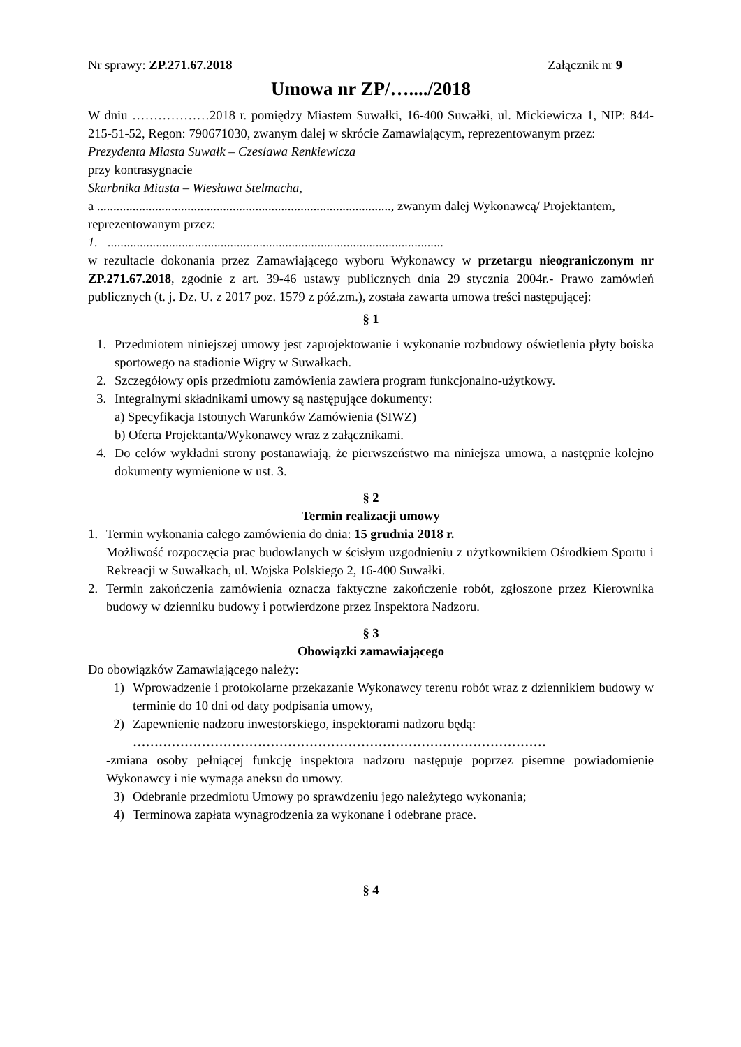Nr sprawy: ZP.271.67.2018 Załącznik nr 9
Umowa nr ZP/…..../2018
W dniu ………………2018 r. pomiędzy Miastem Suwałki, 16-400 Suwałki, ul. Mickiewicza 1, NIP: 844-215-51-52, Regon: 790671030, zwanym dalej w skrócie Zamawiającym, reprezentowanym przez:
Prezydenta Miasta Suwałk – Czesława Renkiewicza
przy kontrasygnacie
Skarbnika Miasta – Wiesława Stelmacha,
a ..........................................................................................., zwanym dalej Wykonawcą/ Projektantem,
reprezentowanym przez:
1. ........................................................................................................
w rezultacie dokonania przez Zamawiającego wyboru Wykonawcy w przetargu nieograniczonym nr ZP.271.67.2018, zgodnie z art. 39-46 ustawy publicznych dnia 29 stycznia 2004r.- Prawo zamówień publicznych (t. j. Dz. U. z 2017 poz. 1579 z póź.zm.), została zawarta umowa treści następującej:
§ 1
1. Przedmiotem niniejszej umowy jest zaprojektowanie i wykonanie rozbudowy oświetlenia płyty boiska sportowego na stadionie Wigry w Suwałkach.
2. Szczegółowy opis przedmiotu zamówienia zawiera program funkcjonalno-użytkowy.
3. Integralnymi składnikami umowy są następujące dokumenty:
a) Specyfikacja Istotnych Warunków Zamówienia (SIWZ)
b) Oferta Projektanta/Wykonawcy wraz z załącznikami.
4. Do celów wykładni strony postanawiają, że pierwszeństwo ma niniejsza umowa, a następnie kolejno dokumenty wymienione w ust. 3.
§ 2
Termin realizacji umowy
1. Termin wykonania całego zamówienia do dnia: 15 grudnia 2018 r.
Możliwość rozpoczęcia prac budowlanych w ścisłym uzgodnieniu z użytkownikiem Ośrodkiem Sportu i Rekreacji w Suwałkach, ul. Wojska Polskiego 2, 16-400 Suwałki.
2. Termin zakończenia zamówienia oznacza faktyczne zakończenie robót, zgłoszone przez Kierownika budowy w dzienniku budowy i potwierdzone przez Inspektora Nadzoru.
§ 3
Obowiązki zamawiającego
Do obowiązków Zamawiającego należy:
1) Wprowadzenie i protokolarne przekazanie Wykonawcy terenu robót wraz z dziennikiem budowy w terminie do 10 dni od daty podpisania umowy,
2) Zapewnienie nadzoru inwestorskiego, inspektorami nadzoru będą:
……………………………………………………………………………………
-zmiana osoby pełniącej funkcję inspektora nadzoru następuje poprzez pisemne powiadomienie Wykonawcy i nie wymaga aneksu do umowy.
3) Odebranie przedmiotu Umowy po sprawdzeniu jego należytego wykonania;
4) Terminowa zapłata wynagrodzenia za wykonane i odebrane prace.
§ 4